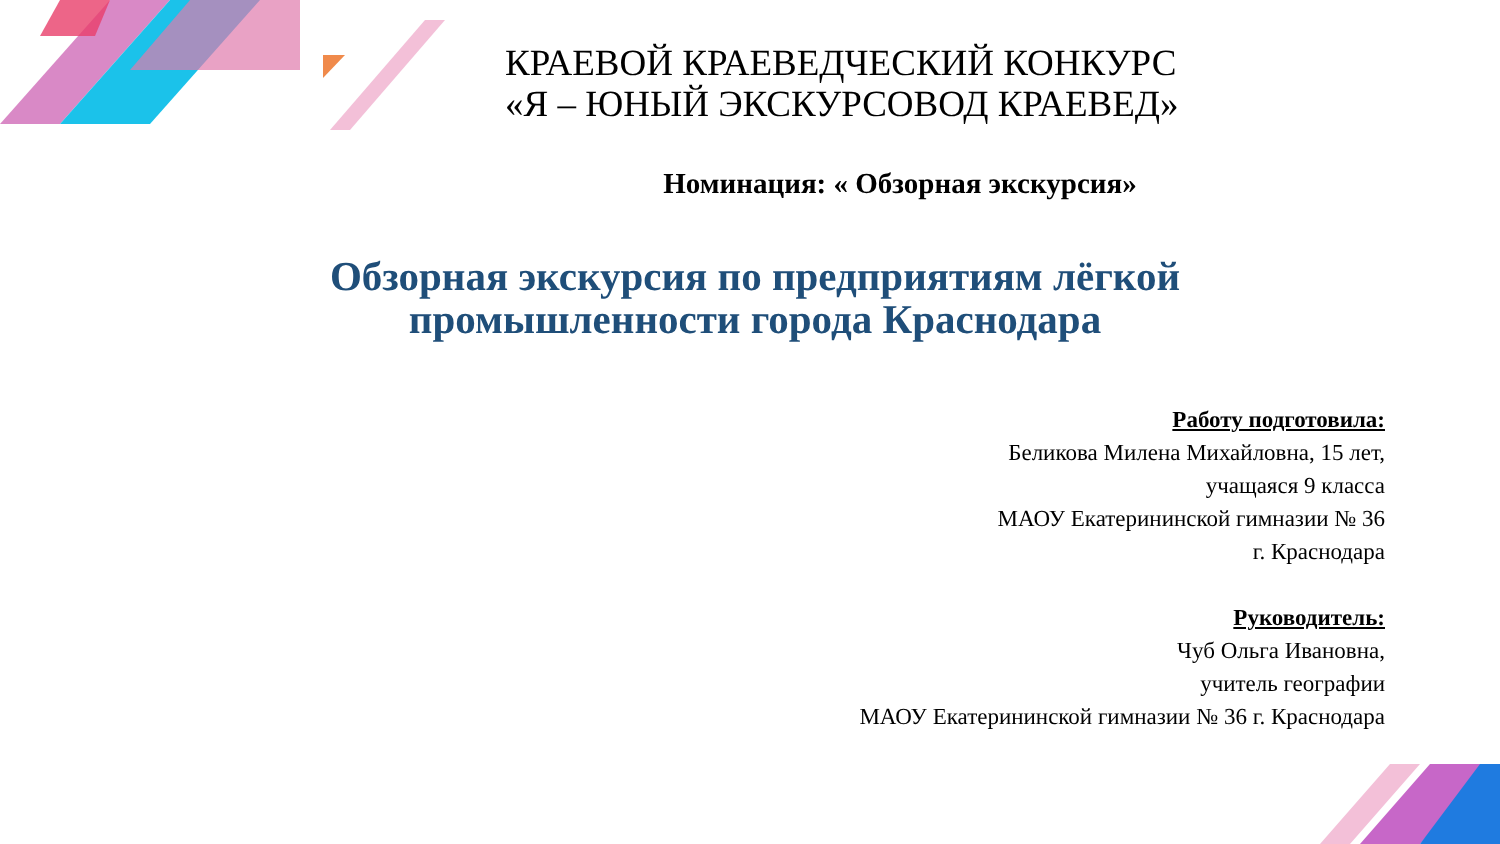КРАЕВОЙ КРАЕВЕДЧЕСКИЙ КОНКУРС
«Я – ЮНЫЙ ЭКСКУРСОВОД КРАЕВЕД»
Номинация: « Обзорная экскурсия»
Обзорная экскурсия по предприятиям лёгкой промышленности города Краснодара
Работу подготовила:
Беликова Милена Михайловна, 15 лет,
учащаяся 9 класса
МАОУ Екатерининской гимназии № 36
г. Краснодара
Руководитель:
Чуб Ольга Ивановна,
учитель географии
МАОУ Екатерининской гимназии № 36 г. Краснодара